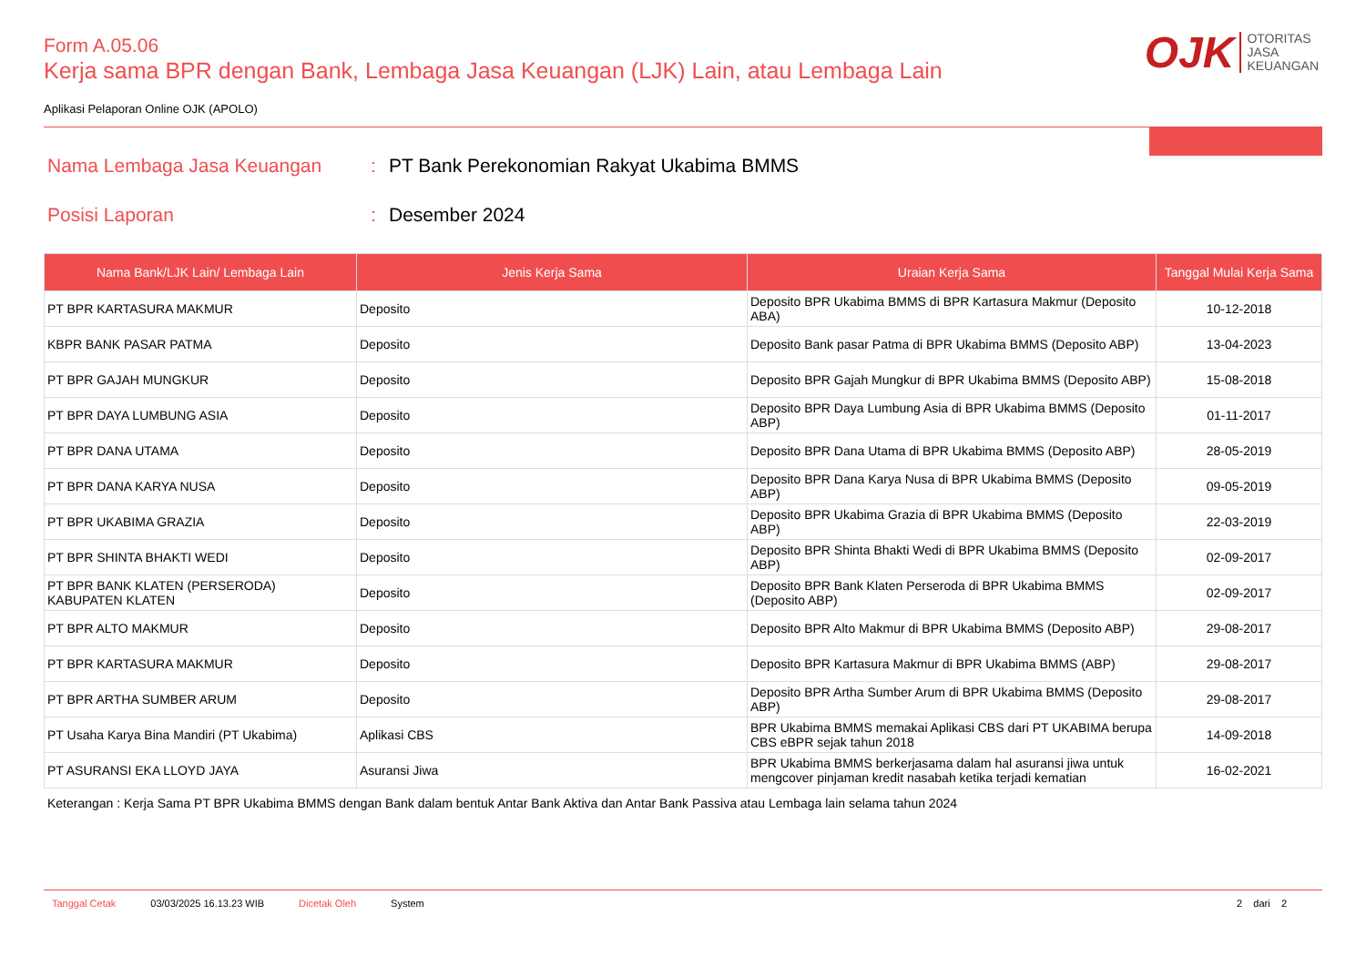OJK
OTORITAS
JASA
KEUANGAN
Form A.05.06
Kerja sama BPR dengan Bank, Lembaga Jasa Keuangan (LJK) Lain, atau Lembaga Lain
Aplikasi Pelaporan Online OJK (APOLO)
Nama Lembaga Jasa Keuangan: PT Bank Perekonomian Rakyat Ukabima BMMS
Posisi Laporan: Desember 2024
| Nama Bank/LJK Lain/ Lembaga Lain | Jenis Kerja Sama | Uraian Kerja Sama | Tanggal Mulai Kerja Sama |
| --- | --- | --- | --- |
| PT BPR KARTASURA MAKMUR | Deposito | Deposito BPR Ukabima BMMS di BPR Kartasura Makmur (Deposito ABA) | 10-12-2018 |
| KBPR BANK PASAR PATMA | Deposito | Deposito Bank pasar Patma di BPR Ukabima BMMS (Deposito ABP) | 13-04-2023 |
| PT BPR GAJAH MUNGKUR | Deposito | Deposito BPR Gajah Mungkur di BPR Ukabima BMMS (Deposito ABP) | 15-08-2018 |
| PT BPR DAYA LUMBUNG ASIA | Deposito | Deposito BPR Daya Lumbung Asia di BPR Ukabima BMMS (Deposito ABP) | 01-11-2017 |
| PT BPR DANA UTAMA | Deposito | Deposito BPR Dana Utama di BPR Ukabima BMMS (Deposito ABP) | 28-05-2019 |
| PT BPR DANA KARYA NUSA | Deposito | Deposito BPR Dana Karya Nusa di BPR Ukabima BMMS (Deposito ABP) | 09-05-2019 |
| PT BPR UKABIMA GRAZIA | Deposito | Deposito BPR Ukabima Grazia di BPR Ukabima BMMS (Deposito ABP) | 22-03-2019 |
| PT BPR SHINTA BHAKTI WEDI | Deposito | Deposito BPR Shinta Bhakti Wedi di BPR Ukabima BMMS (Deposito ABP) | 02-09-2017 |
| PT BPR BANK KLATEN (PERSERODA) KABUPATEN KLATEN | Deposito | Deposito BPR Bank Klaten Perseroda di BPR Ukabima BMMS (Deposito ABP) | 02-09-2017 |
| PT BPR ALTO MAKMUR | Deposito | Deposito BPR Alto Makmur di BPR Ukabima BMMS (Deposito ABP) | 29-08-2017 |
| PT BPR KARTASURA MAKMUR | Deposito | Deposito BPR Kartasura Makmur di BPR Ukabima BMMS (ABP) | 29-08-2017 |
| PT BPR ARTHA SUMBER ARUM | Deposito | Deposito BPR Artha Sumber Arum di BPR Ukabima BMMS (Deposito ABP) | 29-08-2017 |
| PT Usaha Karya Bina Mandiri (PT Ukabima) | Aplikasi CBS | BPR Ukabima BMMS memakai Aplikasi CBS dari PT UKABIMA berupa CBS eBPR sejak tahun 2018 | 14-09-2018 |
| PT ASURANSI EKA LLOYD JAYA | Asuransi Jiwa | BPR Ukabima BMMS berkerjasama dalam hal asuransi jiwa untuk mengcover pinjaman kredit nasabah ketika terjadi kematian | 16-02-2021 |
Keterangan : Kerja Sama PT BPR Ukabima BMMS dengan Bank dalam bentuk Antar Bank Aktiva dan Antar Bank Passiva atau Lembaga lain selama tahun 2024
Tanggal Cetak 03/03/2025 16.13.23 WIB Dicetak Oleh System 2 dari 2